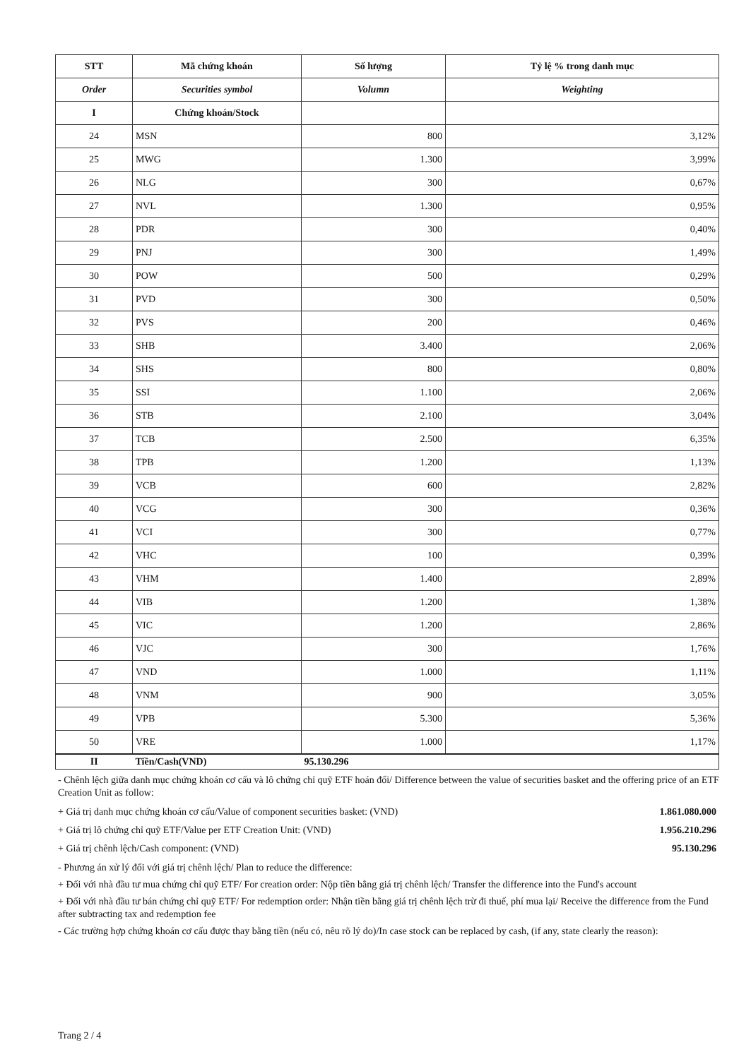| STT | Mã chứng khoán | Số lượng | Tỷ lệ % trong danh mục |
| --- | --- | --- | --- |
| Order | Securities symbol | Volumn | Weighting |
| I | Chứng khoán/Stock | | |
| 24 | MSN | 800 | 3,12% |
| 25 | MWG | 1.300 | 3,99% |
| 26 | NLG | 300 | 0,67% |
| 27 | NVL | 1.300 | 0,95% |
| 28 | PDR | 300 | 0,40% |
| 29 | PNJ | 300 | 1,49% |
| 30 | POW | 500 | 0,29% |
| 31 | PVD | 300 | 0,50% |
| 32 | PVS | 200 | 0,46% |
| 33 | SHB | 3.400 | 2,06% |
| 34 | SHS | 800 | 0,80% |
| 35 | SSI | 1.100 | 2,06% |
| 36 | STB | 2.100 | 3,04% |
| 37 | TCB | 2.500 | 6,35% |
| 38 | TPB | 1.200 | 1,13% |
| 39 | VCB | 600 | 2,82% |
| 40 | VCG | 300 | 0,36% |
| 41 | VCI | 300 | 0,77% |
| 42 | VHC | 100 | 0,39% |
| 43 | VHM | 1.400 | 2,89% |
| 44 | VIB | 1.200 | 1,38% |
| 45 | VIC | 1.200 | 2,86% |
| 46 | VJC | 300 | 1,76% |
| 47 | VND | 1.000 | 1,11% |
| 48 | VNM | 900 | 3,05% |
| 49 | VPB | 5.300 | 5,36% |
| 50 | VRE | 1.000 | 1,17% |
| II | Tiền/Cash(VND) | 95.130.296 | |
- Chênh lệch giữa danh mục chứng khoán cơ cấu và lô chứng chỉ quỹ ETF hoán đổi/ Difference between the value of securities basket and the offering price of an ETF Creation Unit as follow:
+ Giá trị danh mục chứng khoán cơ cấu/Value of component securities basket: (VND) 1.861.080.000
+ Giá trị lô chứng chỉ quỹ ETF/Value per ETF Creation Unit: (VND) 1.956.210.296
+ Giá trị chênh lệch/Cash component: (VND) 95.130.296
- Phương án xử lý đối với giá trị chênh lệch/ Plan to reduce the difference:
+ Đối với nhà đầu tư mua chứng chỉ quỹ ETF/ For creation order: Nộp tiền bằng giá trị chênh lệch/ Transfer the difference into the Fund's account
+ Đối với nhà đầu tư bán chứng chỉ quỹ ETF/ For redemption order: Nhận tiền bằng giá trị chênh lệch trừ đi thuế, phí mua lại/ Receive the difference from the Fund after subtracting tax and redemption fee
- Các trường hợp chứng khoán cơ cấu được thay bằng tiền (nếu có, nêu rõ lý do)/In case stock can be replaced by cash, (if any, state clearly the reason):
Trang 2 / 4